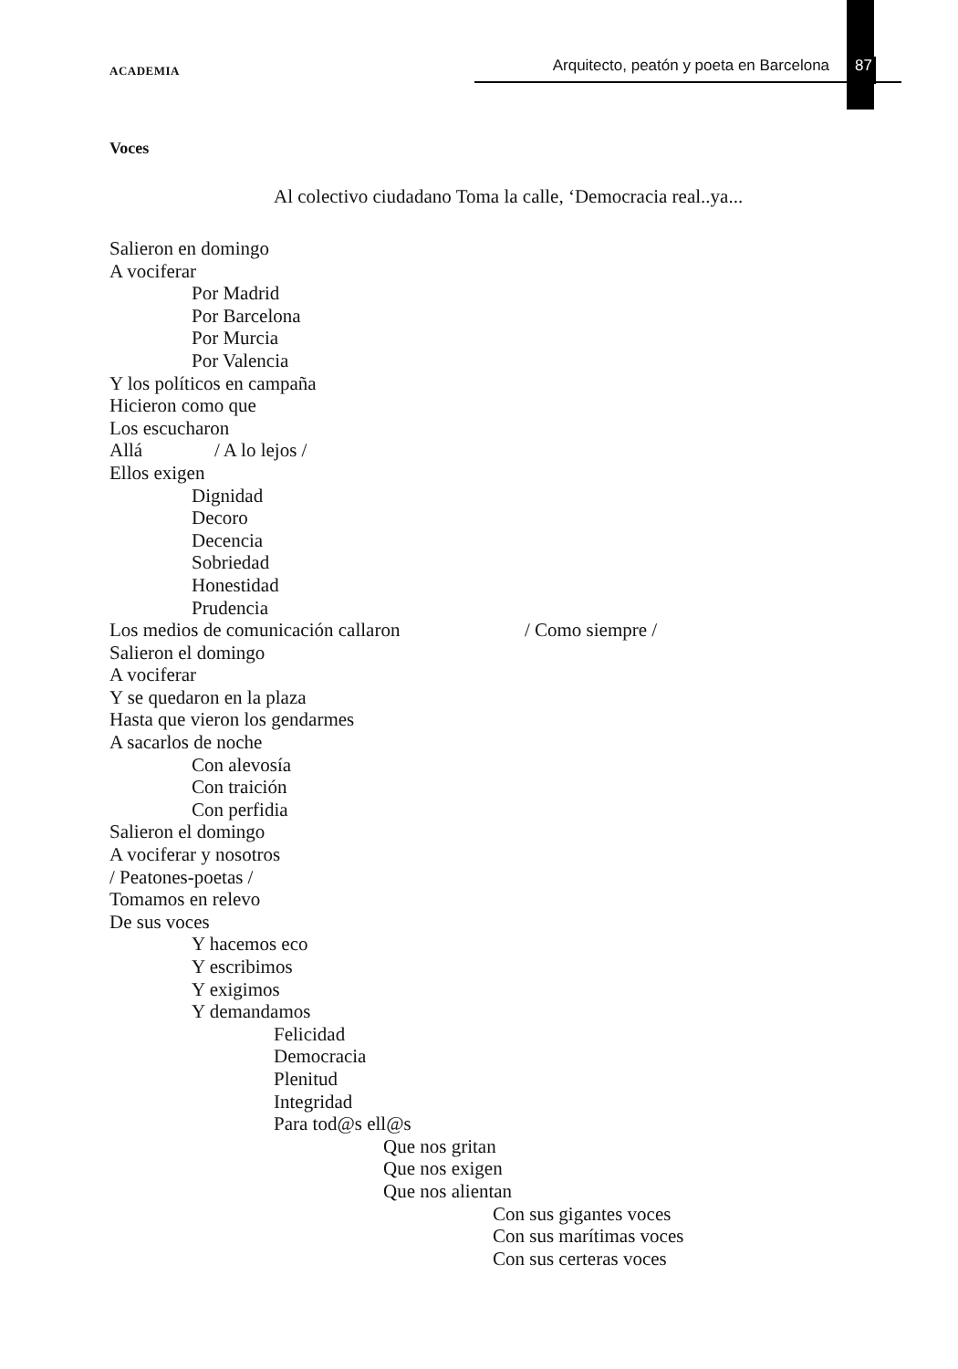ACADEMIA Arquitecto, peatón y poeta en Barcelona 87
Voces
Al colectivo ciudadano Toma la calle, ‘Democracia real..ya...
Salieron en domingo
A vociferar
Por Madrid
Por Barcelona
Por Murcia
Por Valencia
Y los políticos en campaña
Hicieron como que
Los escucharon
Allá / A lo lejos /
Ellos exigen
Dignidad
Decoro
Decencia
Sobriedad
Honestidad
Prudencia
Los medios de comunicación callaron / Como siempre /
Salieron el domingo
A vociferar
Y se quedaron en la plaza
Hasta que vieron los gendarmes
A sacarlos de noche
Con alevosía
Con traición
Con perfidia
Salieron el domingo
A vociferar y nosotros
/ Peatones-poetas /
Tomamos en relevo
De sus voces
Y hacemos eco
Y escribimos
Y exigimos
Y demandamos
Felicidad
Democracia
Plenitud
Integridad
Para tod@s ell@s
Que nos gritan
Que nos exigen
Que nos alientan
Con sus gigantes voces
Con sus marítimas voces
Con sus certeras voces